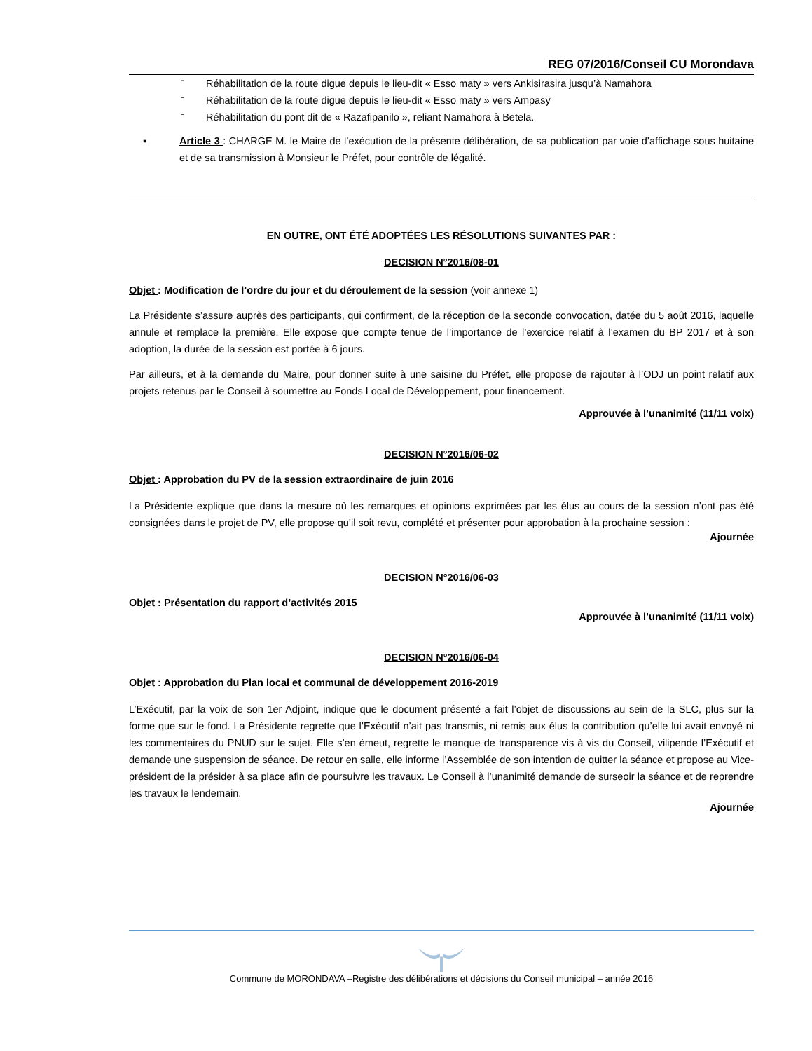REG 07/2016/Conseil CU Morondava
- Réhabilitation de la route digue depuis le lieu-dit « Esso maty » vers Ankisirasira jusqu’à Namahora
- Réhabilitation de la route digue depuis le lieu-dit « Esso maty » vers Ampasy
- Réhabilitation du pont dit de « Razafipanilo », reliant Namahora à Betela.
▪ Article 3 : CHARGE M. le Maire de l’exécution de la présente délibération, de sa publication par voie d’affichage sous huitaine et de sa transmission à Monsieur le Préfet, pour contrôle de légalité.
EN OUTRE, ONT ÉTÉ ADOPTÉES LES RÉSOLUTIONS SUIVANTES PAR :
DECISION N°2016/08-01
Objet : Modification de l’ordre du jour et du déroulement de la session (voir annexe 1)
La Présidente s’assure auprès des participants, qui confirment, de la réception de la seconde convocation, datée du 5 août 2016, laquelle annule et remplace la première. Elle expose que compte tenue de l’importance de l’exercice relatif à l’examen du BP 2017 et à son adoption, la durée de la session est portée à 6 jours.
Par ailleurs, et à la demande du Maire, pour donner suite à une saisine du Préfet, elle propose de rajouter à l’ODJ un point relatif aux projets retenus par le Conseil à soumettre au Fonds Local de Développement, pour financement.
Approuvée à l’unanimité (11/11 voix)
DECISION N°2016/06-02
Objet : Approbation du PV de la session extraordinaire de juin 2016
La Présidente explique que dans la mesure où les remarques et opinions exprimées par les élus au cours de la session n’ont pas été consignées dans le projet de PV, elle propose qu’il soit revu, complété et présenter pour approbation à la prochaine session :
Ajournée
DECISION N°2016/06-03
Objet : Présentation du rapport d’activités 2015
Approuvée à l’unanimité (11/11 voix)
DECISION N°2016/06-04
Objet : Approbation du Plan local et communal de développement 2016-2019
L’Exécutif, par la voix de son 1er Adjoint, indique que le document présenté a fait l’objet de discussions au sein de la SLC, plus sur la forme que sur le fond. La Présidente regrette que l’Exécutif n’ait pas transmis, ni remis aux élus la contribution qu’elle lui avait envoyé ni les commentaires du PNUD sur le sujet. Elle s’en émeut, regrette le manque de transparence vis à vis du Conseil, vilipende l’Exécutif et demande une suspension de séance. De retour en salle, elle informe l’Assemblée de son intention de quitter la séance et propose au Vice-président de la présider à sa place afin de poursuivre les travaux. Le Conseil à l’unanimité demande de surseoir la séance et de reprendre les travaux le lendemain.
Ajournée
Commune de MORONDAVA –Registre des délibérations et décisions du Conseil municipal – année 2016